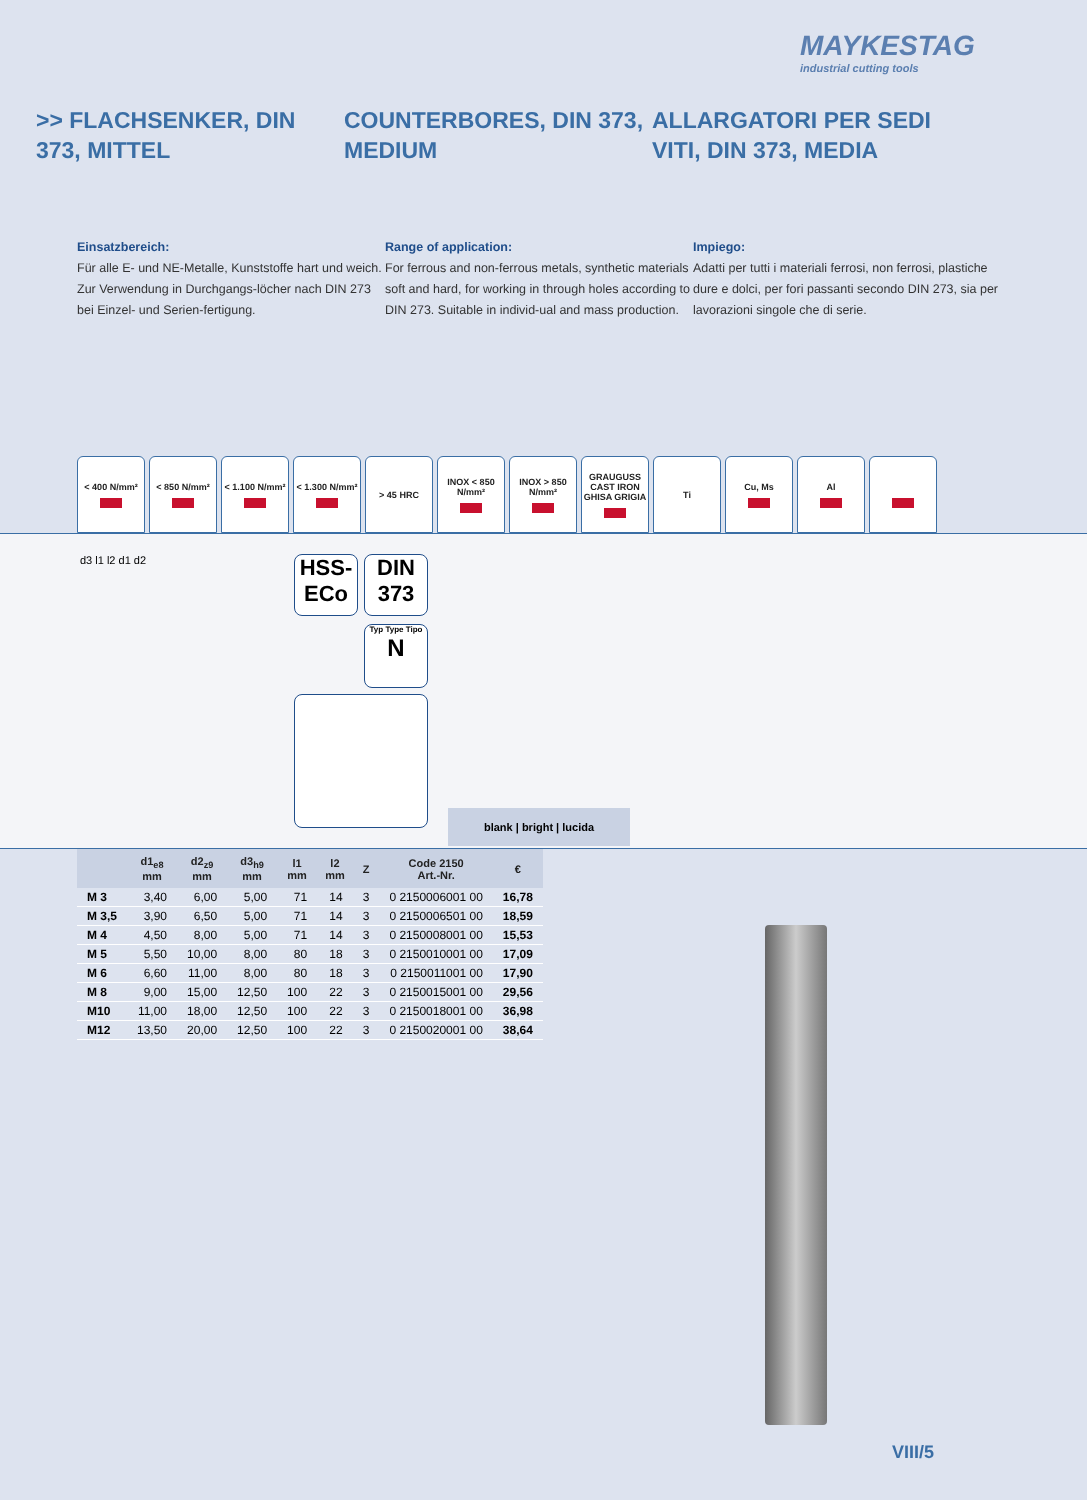MAYKESTAG
industrial cutting tools
>> FLACHSENKER, DIN 373, MITTEL
COUNTERBORES, DIN 373, MEDIUM
ALLARGATORI PER SEDI VITI, DIN 373, MEDIA
Einsatzbereich:
Für alle E- und NE-Metalle, Kunststoffe hart und weich. Zur Verwendung in Durchgangs-löcher nach DIN 273 bei Einzel- und Serien-fertigung.
Range of application:
For ferrous and non-ferrous metals, synthetic materials soft and hard, for working in through holes according to DIN 273. Suitable in individ-ual and mass production.
Impiego:
Adatti per tutti i materiali ferrosi, non ferrosi, plastiche dure e dolci, per fori passanti secondo DIN 273, sia per lavorazioni singole che di serie.
< 400 N/mm² < 850 N/mm² < 1.100 N/mm²
< 1.300 N/mm²
> 45 HRC INOX < 850 N/mm²
INOX > 850 N/mm²
GRAUGUSS CAST IRON GHISA GRIGIA
Ti Cu, Ms Al
d3 l1 l2 d1 d2
HSS-ECo
DIN 373
Typ Type Tipo
N
blank | bright | lucida
| | d1<sub>e8</sub> mm | d2<sub>z9</sub> mm | d3<sub>h9</sub> mm | l1 mm | l2 mm | Z | Code 2150 Art.-Nr. | € |
| --- | --- | --- | --- | --- | --- | --- | --- | --- |
| M 3 | 3,40 | 6,00 | 5,00 | 71 | 14 | 3 | 0 2150006001 00 | 16,78 |
| M 3,5 | 3,90 | 6,50 | 5,00 | 71 | 14 | 3 | 0 2150006501 00 | 18,59 |
| M 4 | 4,50 | 8,00 | 5,00 | 71 | 14 | 3 | 0 2150008001 00 | 15,53 |
| M 5 | 5,50 | 10,00 | 8,00 | 80 | 18 | 3 | 0 2150010001 00 | 17,09 |
| M 6 | 6,60 | 11,00 | 8,00 | 80 | 18 | 3 | 0 2150011001 00 | 17,90 |
| M 8 | 9,00 | 15,00 | 12,50 | 100 | 22 | 3 | 0 2150015001 00 | 29,56 |
| M10 | 11,00 | 18,00 | 12,50 | 100 | 22 | 3 | 0 2150018001 00 | 36,98 |
| M12 | 13,50 | 20,00 | 12,50 | 100 | 22 | 3 | 0 2150020001 00 | 38,64 |
VIII/5